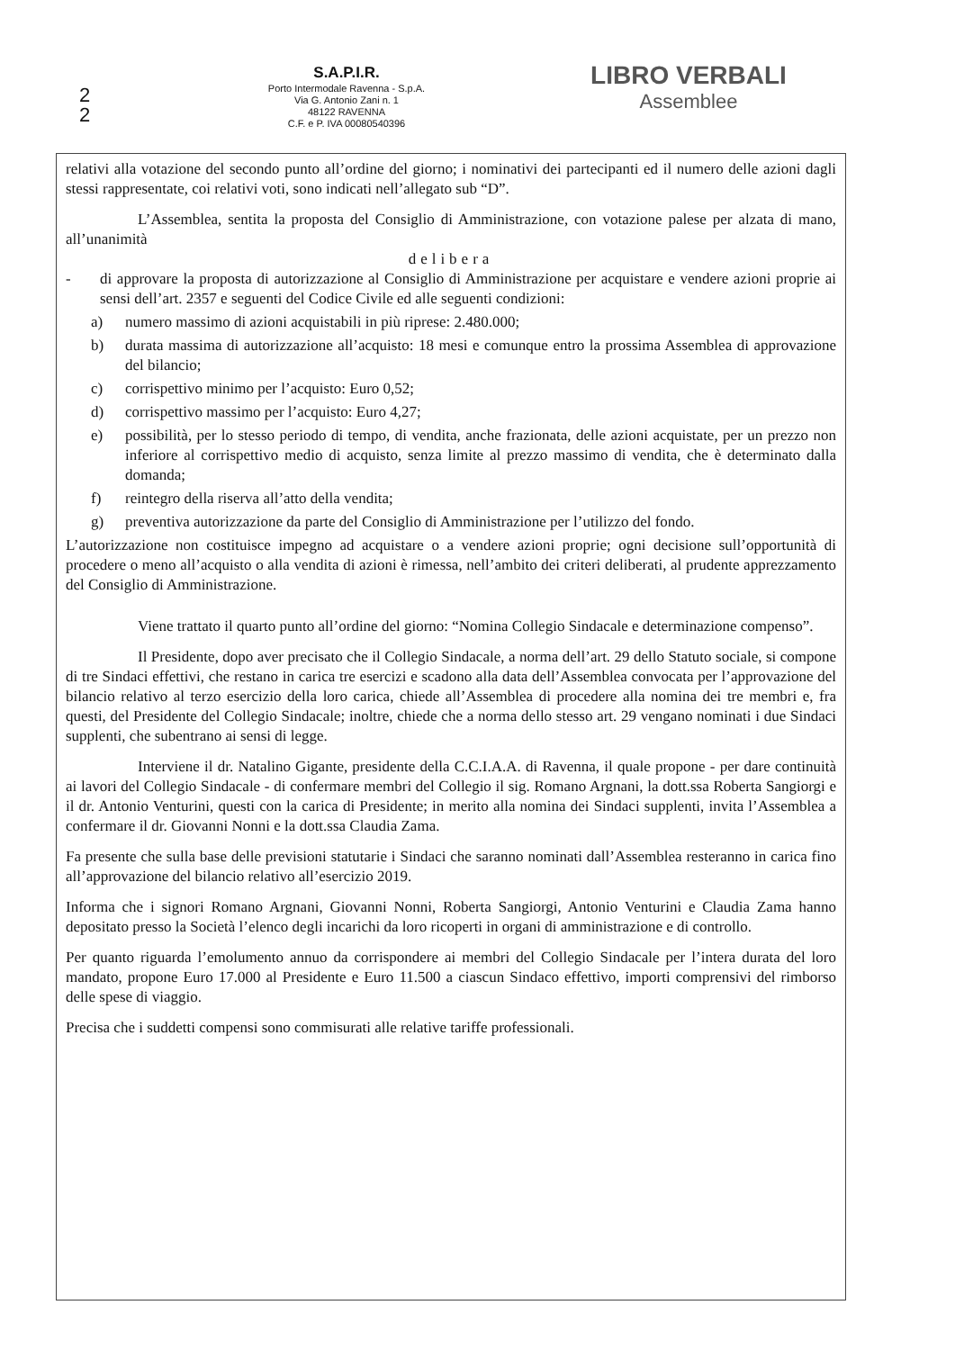2
2
S.A.P.I.R.
Porto Intermodale Ravenna - S.p.A.
Via G. Antonio Zani n. 1
48122 RAVENNA
C.F. e P. IVA 00080540396
LIBRO VERBALI
Assemblee
relativi alla votazione del secondo punto all’ordine del giorno; i nominativi dei partecipanti ed il numero delle azioni dagli stessi rappresentate, coi relativi voti, sono indicati nell’allegato sub “D”.
L’Assemblea, sentita la proposta del Consiglio di Amministrazione, con votazione palese per alzata di mano, all’unanimità
delibera
- di approvare la proposta di autorizzazione al Consiglio di Amministrazione per acquistare e vendere azioni proprie ai sensi dell’art. 2357 e seguenti del Codice Civile ed alle seguenti condizioni:
a) numero massimo di azioni acquistabili in più riprese: 2.480.000;
b) durata massima di autorizzazione all’acquisto: 18 mesi e comunque entro la prossima Assemblea di approvazione del bilancio;
c) corrispettivo minimo per l’acquisto: Euro 0,52;
d) corrispettivo massimo per l’acquisto: Euro 4,27;
e) possibilità, per lo stesso periodo di tempo, di vendita, anche frazionata, delle azioni acquistate, per un prezzo non inferiore al corrispettivo medio di acquisto, senza limite al prezzo massimo di vendita, che è determinato dalla domanda;
f) reintegro della riserva all’atto della vendita;
g) preventiva autorizzazione da parte del Consiglio di Amministrazione per l’utilizzo del fondo.
L’autorizzazione non costituisce impegno ad acquistare o a vendere azioni proprie; ogni decisione sull’opportunità di procedere o meno all’acquisto o alla vendita di azioni è rimessa, nell’ambito dei criteri deliberati, al prudente apprezzamento del Consiglio di Amministrazione.
Viene trattato il quarto punto all’ordine del giorno: “Nomina Collegio Sindacale e determinazione compenso”.
Il Presidente, dopo aver precisato che il Collegio Sindacale, a norma dell’art. 29 dello Statuto sociale, si compone di tre Sindaci effettivi, che restano in carica tre esercizi e scadono alla data dell’Assemblea convocata per l’approvazione del bilancio relativo al terzo esercizio della loro carica, chiede all’Assemblea di procedere alla nomina dei tre membri e, fra questi, del Presidente del Collegio Sindacale; inoltre, chiede che a norma dello stesso art. 29 vengano nominati i due Sindaci supplenti, che subentrano ai sensi di legge.
Interviene il dr. Natalino Gigante, presidente della C.C.I.A.A. di Ravenna, il quale propone - per dare continuità ai lavori del Collegio Sindacale - di confermare membri del Collegio il sig. Romano Argnani, la dott.ssa Roberta Sangiorgi e il dr. Antonio Venturini, questi con la carica di Presidente; in merito alla nomina dei Sindaci supplenti, invita l’Assemblea a confermare il dr. Giovanni Nonni e la dott.ssa Claudia Zama.
Fa presente che sulla base delle previsioni statutarie i Sindaci che saranno nominati dall’Assemblea resteranno in carica fino all’approvazione del bilancio relativo all’esercizio 2019.
Informa che i signori Romano Argnani, Giovanni Nonni, Roberta Sangiorgi, Antonio Venturini e Claudia Zama hanno depositato presso la Società l’elenco degli incarichi da loro ricoperti in organi di amministrazione e di controllo.
Per quanto riguarda l’emolumento annuo da corrispondere ai membri del Collegio Sindacale per l’intera durata del loro mandato, propone Euro 17.000 al Presidente e Euro 11.500 a ciascun Sindaco effettivo, importi comprensivi del rimborso delle spese di viaggio.
Precisa che i suddetti compensi sono commisurati alle relative tariffe professionali.